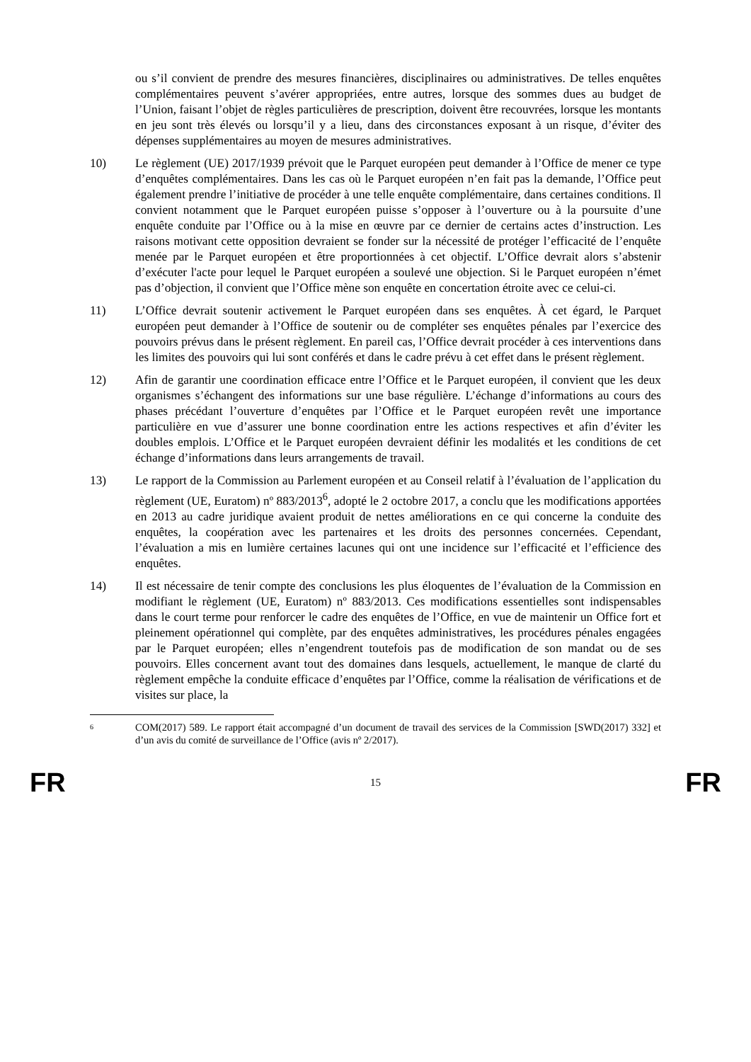ou s’il convient de prendre des mesures financières, disciplinaires ou administratives. De telles enquêtes complémentaires peuvent s’avérer appropriées, entre autres, lorsque des sommes dues au budget de l’Union, faisant l’objet de règles particulières de prescription, doivent être recouvrées, lorsque les montants en jeu sont très élevés ou lorsqu’il y a lieu, dans des circonstances exposant à un risque, d’éviter des dépenses supplémentaires au moyen de mesures administratives.
10) Le règlement (UE) 2017/1939 prévoit que le Parquet européen peut demander à l’Office de mener ce type d’enquêtes complémentaires. Dans les cas où le Parquet européen n’en fait pas la demande, l’Office peut également prendre l’initiative de procéder à une telle enquête complémentaire, dans certaines conditions. Il convient notamment que le Parquet européen puisse s’opposer à l’ouverture ou à la poursuite d’une enquête conduite par l’Office ou à la mise en œuvre par ce dernier de certains actes d’instruction. Les raisons motivant cette opposition devraient se fonder sur la nécessité de protéger l’efficacité de l’enquête menée par le Parquet européen et être proportionnées à cet objectif. L’Office devrait alors s’abstenir d’exécuter l'acte pour lequel le Parquet européen a soulevé une objection. Si le Parquet européen n’émet pas d’objection, il convient que l’Office mène son enquête en concertation étroite avec ce celui-ci.
11) L’Office devrait soutenir activement le Parquet européen dans ses enquêtes. À cet égard, le Parquet européen peut demander à l’Office de soutenir ou de compléter ses enquêtes pénales par l’exercice des pouvoirs prévus dans le présent règlement. En pareil cas, l’Office devrait procéder à ces interventions dans les limites des pouvoirs qui lui sont conférés et dans le cadre prévu à cet effet dans le présent règlement.
12) Afin de garantir une coordination efficace entre l’Office et le Parquet européen, il convient que les deux organismes s’échangent des informations sur une base régulière. L’échange d’informations au cours des phases précédant l’ouverture d’enquêtes par l’Office et le Parquet européen revêt une importance particulière en vue d’assurer une bonne coordination entre les actions respectives et afin d’éviter les doubles emplois. L’Office et le Parquet européen devraient définir les modalités et les conditions de cet échange d’informations dans leurs arrangements de travail.
13) Le rapport de la Commission au Parlement européen et au Conseil relatif à l’évaluation de l’application du règlement (UE, Euratom) nº 883/2013<sup>6</sup>, adopté le 2 octobre 2017, a conclu que les modifications apportées en 2013 au cadre juridique avaient produit de nettes améliorations en ce qui concerne la conduite des enquêtes, la coopération avec les partenaires et les droits des personnes concernées. Cependant, l’évaluation a mis en lumière certaines lacunes qui ont une incidence sur l’efficacité et l’efficience des enquêtes.
14) Il est nécessaire de tenir compte des conclusions les plus éloquentes de l’évaluation de la Commission en modifiant le règlement (UE, Euratom) nº 883/2013. Ces modifications essentielles sont indispensables dans le court terme pour renforcer le cadre des enquêtes de l’Office, en vue de maintenir un Office fort et pleinement opérationnel qui complète, par des enquêtes administratives, les procédures pénales engagées par le Parquet européen; elles n’engendrent toutefois pas de modification de son mandat ou de ses pouvoirs. Elles concernent avant tout des domaines dans lesquels, actuellement, le manque de clarté du règlement empêche la conduite efficace d’enquêtes par l’Office, comme la réalisation de vérifications et de visites sur place, la
6
COM(2017) 589. Le rapport était accompagné d’un document de travail des services de la Commission [SWD(2017) 332] et d’un avis du comité de surveillance de l’Office (avis nº 2/2017).
FR 15 FR